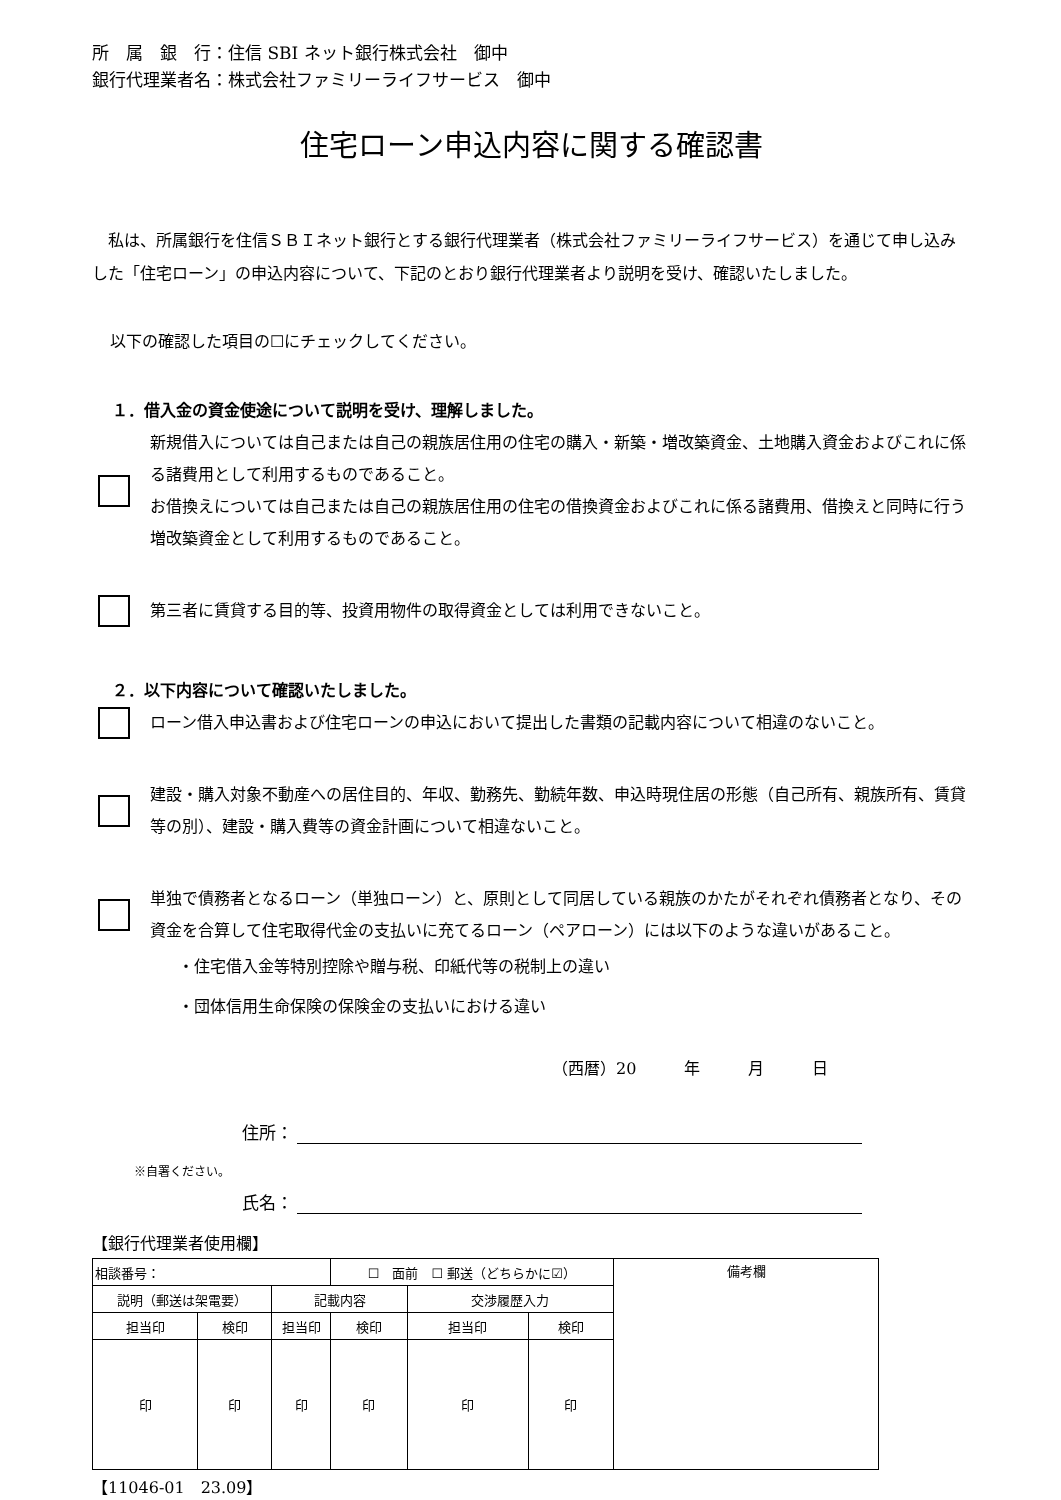所　属　銀　行：住信 SBI ネット銀行株式会社　御中
銀行代理業者名：株式会社ファミリーライフサービス　御中
住宅ローン申込内容に関する確認書
　私は、所属銀行を住信ＳＢＩネット銀行とする銀行代理業者（株式会社ファミリーライフサービス）を通じて申し込みした「住宅ローン」の申込内容について、下記のとおり銀行代理業者より説明を受け、確認いたしました。
以下の確認した項目の☐にチェックしてください。
１．借入金の資金使途について説明を受け、理解しました。
新規借入については自己または自己の親族居住用の住宅の購入・新築・増改築資金、土地購入資金およびこれに係る諸費用として利用するものであること。
お借換えについては自己または自己の親族居住用の住宅の借換資金およびこれに係る諸費用、借換えと同時に行う増改築資金として利用するものであること。
第三者に賃貸する目的等、投資用物件の取得資金としては利用できないこと。
２．以下内容について確認いたしました。
ローン借入申込書および住宅ローンの申込において提出した書類の記載内容について相違のないこと。
建設・購入対象不動産への居住目的、年収、勤務先、勤続年数、申込時現住居の形態（自己所有、親族所有、賃貸等の別）、建設・購入費等の資金計画について相違ないこと。
単独で債務者となるローン（単独ローン）と、原則として同居している親族のかたがそれぞれ債務者となり、その資金を合算して住宅取得代金の支払いに充てるローン（ペアローン）には以下のような違いがあること。
・住宅借入金等特別控除や贈与税、印紙代等の税制上の違い
・団体信用生命保険の保険金の支払いにおける違い
（西暦）20　　　年　　　月　　　日
住所：
※自署ください。
氏名：
【銀行代理業者使用欄】
| 相談番号： | | | ☐ 面前 ☐ 郵送（どちらかに☑） | | | 備考欄 |
| 説明（郵送は架電要） | | 記載内容 | | 交渉履歴入力 | | |
| 担当印 | 検印 | 担当印 | 検印 | 担当印 | 検印 | |
| 印 | 印 | 印 | 印 | 印 | 印 | |
【11046-01　23.09】